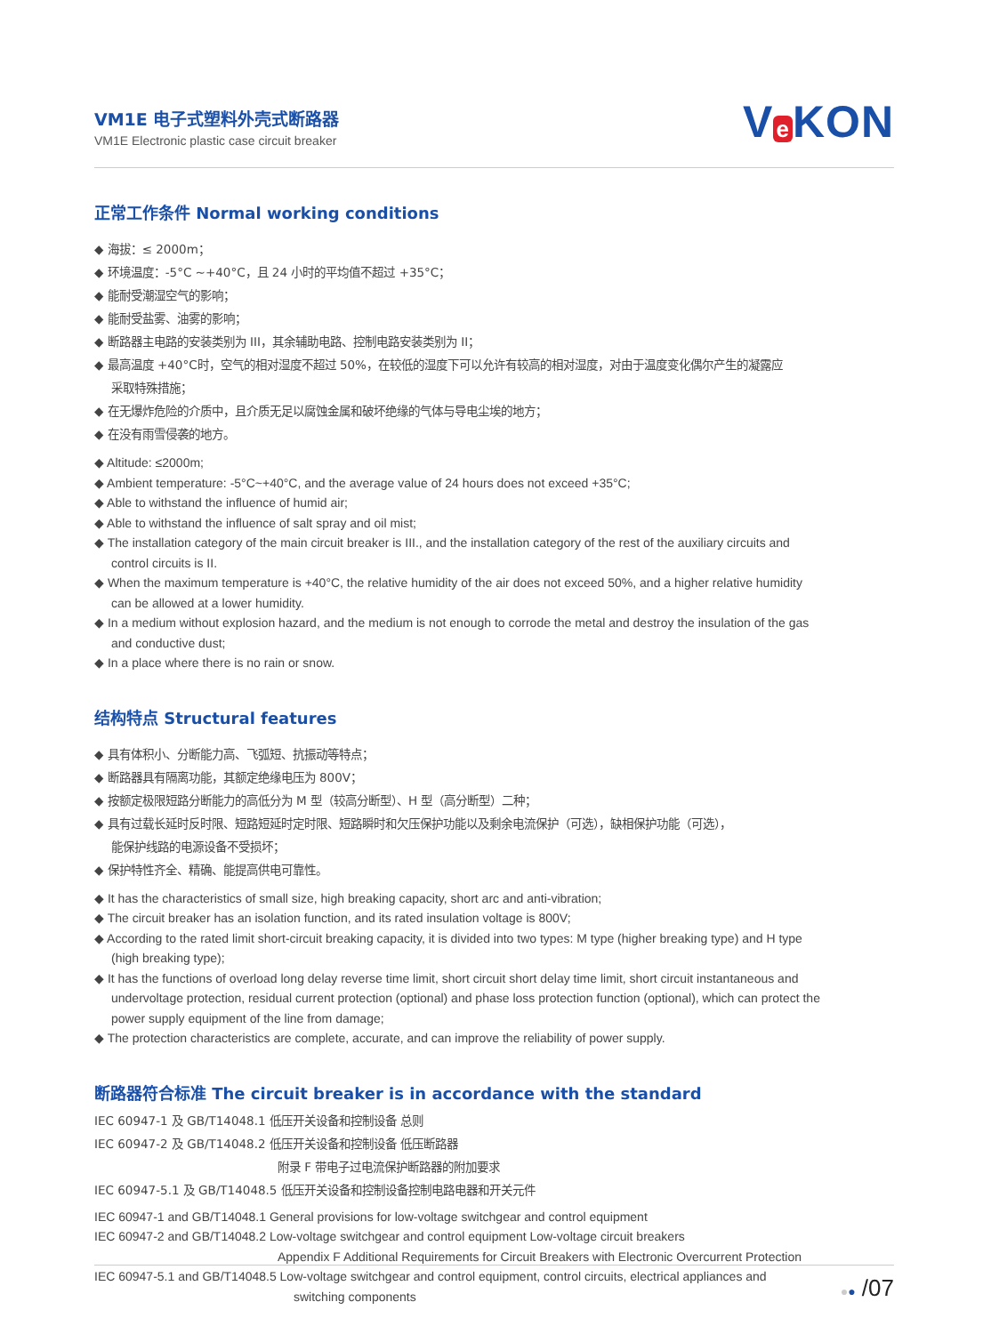VM1E 电子式塑料外壳式断路器
VM1E Electronic plastic case circuit breaker
V e KON
正常工作条件 Normal working conditions
◆ 海拔：≤ 2000m；
◆ 环境温度：-5°C ~+40°C，且 24 小时的平均值不超过 +35°C；
◆ 能耐受潮湿空气的影响；
◆ 能耐受盐雾、油雾的影响；
◆ 断路器主电路的安装类别为 III，其余辅助电路、控制电路安装类别为 II；
◆ 最高温度 +40°C时，空气的相对湿度不超过 50%，在较低的湿度下可以允许有较高的相对湿度，对由于温度变化偶尔产生的凝露应
采取特殊措施；
◆ 在无爆炸危险的介质中，且介质无足以腐蚀金属和破坏绝缘的气体与导电尘埃的地方；
◆ 在没有雨雪侵袭的地方。
◆ Altitude: ≤2000m;
◆ Ambient temperature: -5°C~+40°C, and the average value of 24 hours does not exceed +35°C;
◆ Able to withstand the influence of humid air;
◆ Able to withstand the influence of salt spray and oil mist;
◆ The installation category of the main circuit breaker is III., and the installation category of the rest of the auxiliary circuits and
control circuits is II.
◆ When the maximum temperature is +40°C, the relative humidity of the air does not exceed 50%, and a higher relative humidity
can be allowed at a lower humidity.
◆ In a medium without explosion hazard, and the medium is not enough to corrode the metal and destroy the insulation of the gas
and conductive dust;
◆ In a place where there is no rain or snow.
结构特点 Structural features
◆ 具有体积小、分断能力高、飞弧短、抗振动等特点；
◆ 断路器具有隔离功能，其额定绝缘电压为 800V；
◆ 按额定极限短路分断能力的高低分为 M 型（较高分断型）、H 型（高分断型）二种；
◆ 具有过载长延时反时限、短路短延时定时限、短路瞬时和欠压保护功能以及剩余电流保护（可选），缺相保护功能（可选），
能保护线路的电源设备不受损坏；
◆ 保护特性齐全、精确、能提高供电可靠性。
◆ It has the characteristics of small size, high breaking capacity, short arc and anti-vibration;
◆ The circuit breaker has an isolation function, and its rated insulation voltage is 800V;
◆ According to the rated limit short-circuit breaking capacity, it is divided into two types: M type (higher breaking type) and H type
(high breaking type);
◆ It has the functions of overload long delay reverse time limit, short circuit short delay time limit, short circuit instantaneous and
undervoltage protection, residual current protection (optional) and phase loss protection function (optional), which can protect the
power supply equipment of the line from damage;
◆ The protection characteristics are complete, accurate, and can improve the reliability of power supply.
断路器符合标准 The circuit breaker is in accordance with the standard
IEC 60947-1 及 GB/T14048.1 低压开关设备和控制设备 总则
IEC 60947-2 及 GB/T14048.2 低压开关设备和控制设备 低压断路器
附录 F 带电子过电流保护断路器的附加要求
IEC 60947-5.1 及 GB/T14048.5 低压开关设备和控制设备控制电路电器和开关元件
IEC 60947-1 and GB/T14048.1 General provisions for low-voltage switchgear and control equipment
IEC 60947-2 and GB/T14048.2 Low-voltage switchgear and control equipment Low-voltage circuit breakers
Appendix F Additional Requirements for Circuit Breakers with Electronic Overcurrent Protection
IEC 60947-5.1 and GB/T14048.5 Low-voltage switchgear and control equipment, control circuits, electrical appliances and
switching components
●● /07